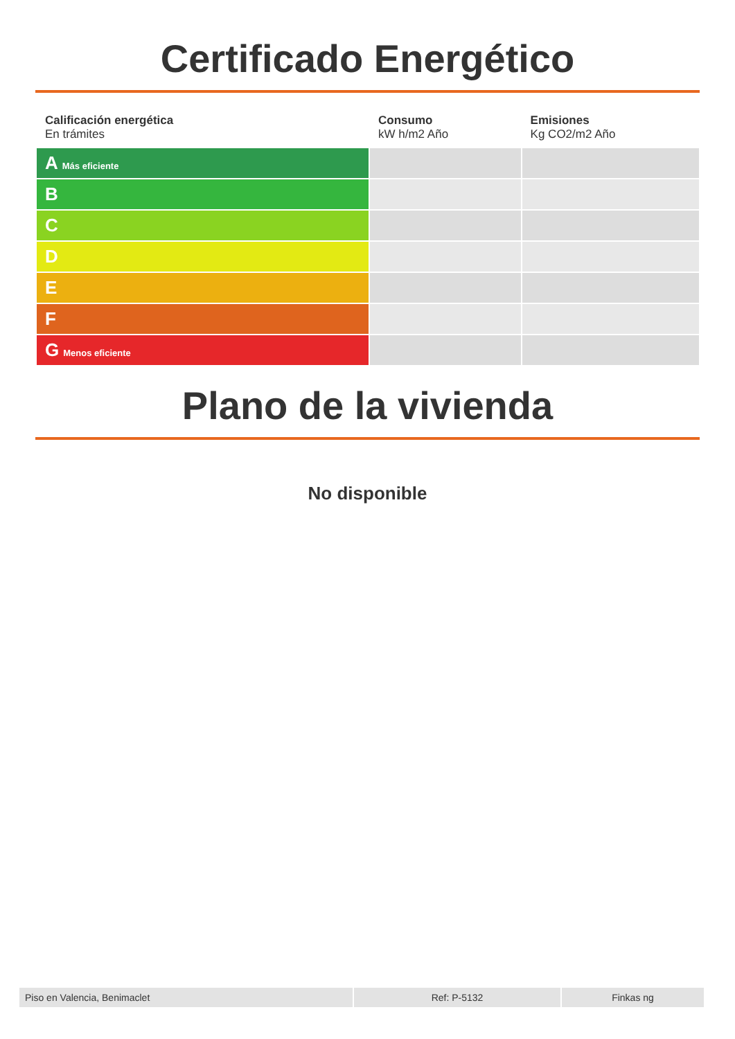Certificado Energético
| Calificación energética En trámites | Consumo kW h/m2 Año | Emisiones Kg CO2/m2 Año |
| --- | --- | --- |
| A Más eficiente | | |
| B | | |
| C | | |
| D | | |
| E | | |
| F | | |
| G Menos eficiente | | |
Plano de la vivienda
No disponible
| Piso en Valencia, Benimaclet | Ref: P-5132 | Finkas ng |